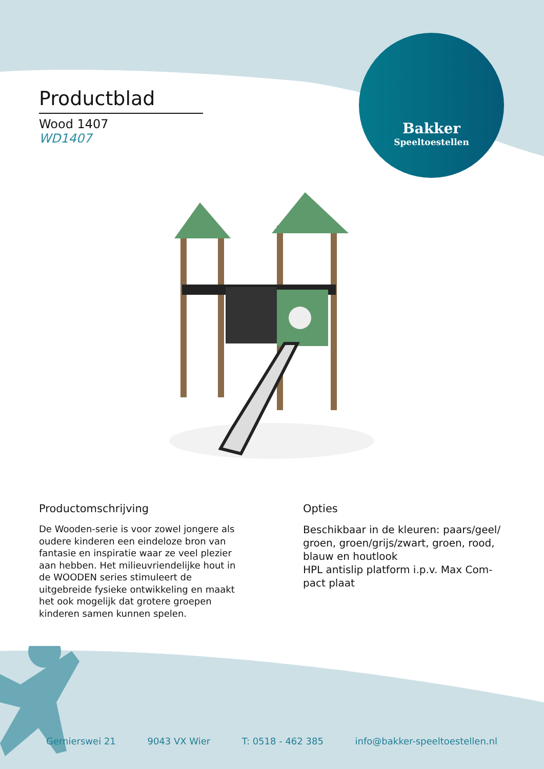Bakker
Speeltoestellen
Productblad
Wood 1407
WD1407
Productomschrijving
De Wooden-serie is voor zowel jongere als oudere kinderen een eindeloze bron van fantasie en inspiratie waar ze veel plezier aan hebben. Het milieuvriendelijke hout in de WOODEN series stimuleert de uitgebreide fysieke ontwikkeling en maakt het ook mogelijk dat grotere groepen kinderen samen kunnen spelen.
Opties
Beschikbaar in de kleuren: paars/geel/ groen, groen/grijs/zwart, groen, rood, blauw en houtlook
HPL antislip platform i.p.v. Max Com-pact plaat
Gernierswei 21 9043 VX Wier T: 0518 - 462 385 info@bakker-speeltoestellen.nl